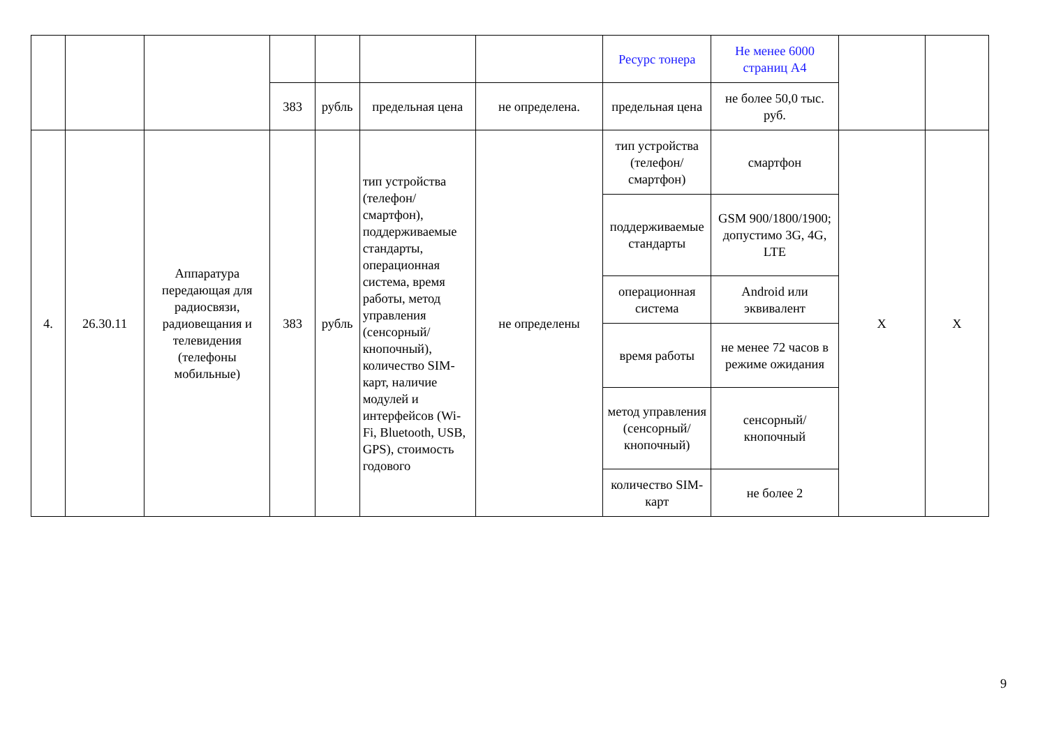| | | | | | | | Ресурс тонера | Не менее 6000 страниц А4 | | |
| | | | 383 | рубль | предельная цена | не определена. | предельная цена | не более 50,0 тыс. руб. | | |
| 4. | 26.30.11 | Аппаратура передающая для радиосвязи, радиовещания и телевидения (телефоны мобильные) | 383 | рубль | тип устройства (телефон/смартфон), поддерживаемые стандарты, операционная система, время работы, метод управления (сенсорный/кнопочный), количество SIM-карт, наличие модулей и интерфейсов (Wi-Fi, Bluetooth, USB, GPS), стоимость годового | не определены | тип устройства (телефон/смартфон) | смартфон | X | X |
| | | | | | | | поддерживаемые стандарты | GSM 900/1800/1900; допустимо 3G, 4G, LTE | | |
| | | | | | | | операционная система | Android или эквивалент | | |
| | | | | | | | время работы | не менее 72 часов в режиме ожидания | | |
| | | | | | | | метод управления (сенсорный/кнопочный) | сенсорный/кнопочный | | |
| | | | | | | | количество SIM-карт | не более 2 | | |
9